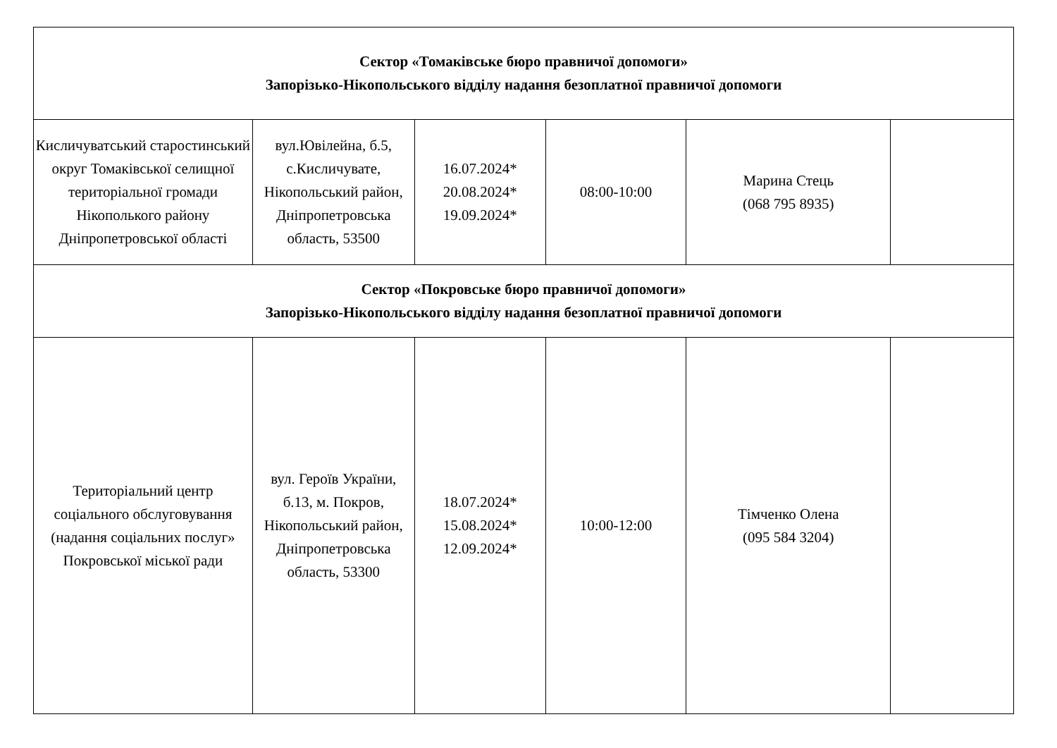| Сектор «Томаківське бюро правничої допомоги» Запорізько-Нікопольського відділу надання безоплатної правничої допомоги | | | | | |
| Кисличуватський старостинський округ Томаківської селищної територіальної громади Нікополького району Дніпропетровської області | вул.Ювілейна, б.5, с.Кисличувате, Нікопольський район, Дніпропетровська область, 53500 | 16.07.2024* 20.08.2024* 19.09.2024* | 08:00-10:00 | Марина Стець (068 795 8935) | |
| Сектор «Покровське бюро правничої допомоги» Запорізько-Нікопольського відділу надання безоплатної правничої допомоги | | | | | |
| Територіальний центр соціального обслуговування (надання соціальних послуг» Покровської міської ради | вул. Героїв України, б.13, м. Покров, Нікопольський район, Дніпропетровська область, 53300 | 18.07.2024* 15.08.2024* 12.09.2024* | 10:00-12:00 | Тімченко Олена (095 584 3204) | |